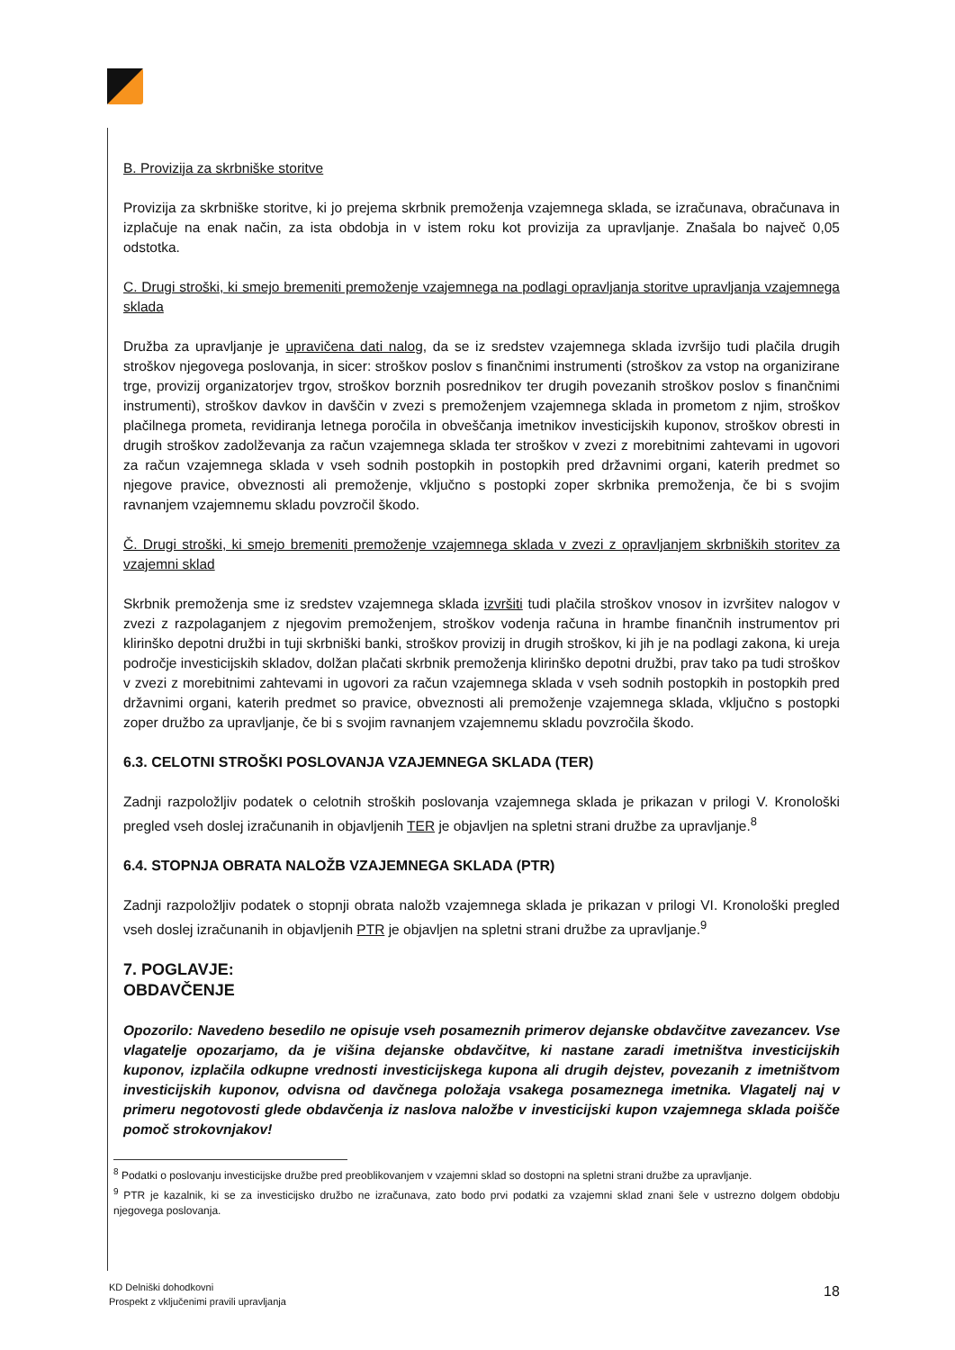B. Provizija za skrbniške storitve
Provizija za skrbniške storitve, ki jo prejema skrbnik premoženja vzajemnega sklada, se izračunava, obračunava in izplačuje na enak način, za ista obdobja in v istem roku kot provizija za upravljanje. Znašala bo največ 0,05 odstotka.
C. Drugi stroški, ki smejo bremeniti premoženje vzajemnega na podlagi opravljanja storitve upravljanja vzajemnega sklada
Družba za upravljanje je upravičena dati nalog, da se iz sredstev vzajemnega sklada izvršijo tudi plačila drugih stroškov njegovega poslovanja, in sicer: stroškov poslov s finančnimi instrumenti (stroškov za vstop na organizirane trge, provizij organizatorjev trgov, stroškov borznih posrednikov ter drugih povezanih stroškov poslov s finančnimi instrumenti), stroškov davkov in davščin v zvezi s premoženjem vzajemnega sklada in prometom z njim, stroškov plačilnega prometa, revidiranja letnega poročila in obveščanja imetnikov investicijskih kuponov, stroškov obresti in drugih stroškov zadolževanja za račun vzajemnega sklada ter stroškov v zvezi z morebitnimi zahtevami in ugovori za račun vzajemnega sklada v vseh sodnih postopkih in postopkih pred državnimi organi, katerih predmet so njegove pravice, obveznosti ali premoženje, vključno s postopki zoper skrbnika premoženja, če bi s svojim ravnanjem vzajemnemu skladu povzročil škodo.
Č. Drugi stroški, ki smejo bremeniti premoženje vzajemnega sklada v zvezi z opravljanjem skrbniških storitev za vzajemni sklad
Skrbnik premoženja sme iz sredstev vzajemnega sklada izvršiti tudi plačila stroškov vnosov in izvršitev nalogov v zvezi z razpolaganjem z njegovim premoženjem, stroškov vodenja računa in hrambe finančnih instrumentov pri klirinško depotni družbi in tuji skrbniški banki, stroškov provizij in drugih stroškov, ki jih je na podlagi zakona, ki ureja področje investicijskih skladov, dolžan plačati skrbnik premoženja klirinško depotni družbi, prav tako pa tudi stroškov v zvezi z morebitnimi zahtevami in ugovori za račun vzajemnega sklada v vseh sodnih postopkih in postopkih pred državnimi organi, katerih predmet so pravice, obveznosti ali premoženje vzajemnega sklada, vključno s postopki zoper družbo za upravljanje, če bi s svojim ravnanjem vzajemnemu skladu povzročila škodo.
6.3. CELOTNI STROŠKI POSLOVANJA VZAJEMNEGA SKLADA (TER)
Zadnji razpoložljiv podatek o celotnih stroških poslovanja vzajemnega sklada je prikazan v prilogi V. Kronološki pregled vseh doslej izračunanih in objavljenih TER je objavljen na spletni strani družbe za upravljanje.<sup>8</sup>
6.4. STOPNJA OBRATA NALOŽB VZAJEMNEGA SKLADA (PTR)
Zadnji razpoložljiv podatek o stopnji obrata naložb vzajemnega sklada je prikazan v prilogi VI. Kronološki pregled vseh doslej izračunanih in objavljenih PTR je objavljen na spletni strani družbe za upravljanje.<sup>9</sup>
7. POGLAVJE:
OBDAVČENJE
Opozorilo: Navedeno besedilo ne opisuje vseh posameznih primerov dejanske obdavčitve zavezancev. Vse vlagatelje opozarjamo, da je višina dejanske obdavčitve, ki nastane zaradi imetništva investicijskih kuponov, izplačila odkupne vrednosti investicijskega kupona ali drugih dejstev, povezanih z imetništvom investicijskih kuponov, odvisna od davčnega položaja vsakega posameznega imetnika. Vlagatelj naj v primeru negotovosti glede obdavčenja iz naslova naložbe v investicijski kupon vzajemnega sklada poišče pomoč strokovnjakov!
<sup>8</sup> Podatki o poslovanju investicijske družbe pred preoblikovanjem v vzajemni sklad so dostopni na spletni strani družbe za upravljanje.
<sup>9</sup> PTR je kazalnik, ki se za investicijsko družbo ne izračunava, zato bodo prvi podatki za vzajemni sklad znani šele v ustrezno dolgem obdobju njegovega poslovanja.
KD Delniški dohodkovni
Prospekt z vključenimi pravili upravljanja
18